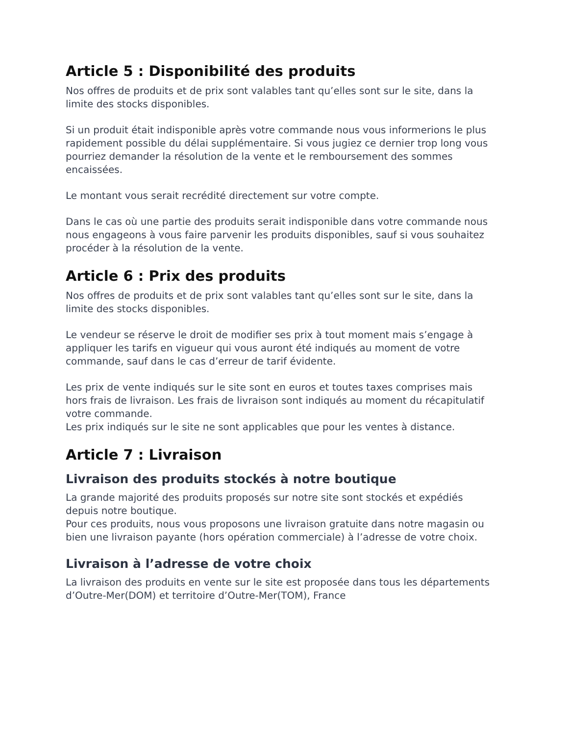Article 5 : Disponibilité des produits
Nos offres de produits et de prix sont valables tant qu’elles sont sur le site, dans la limite des stocks disponibles.
Si un produit était indisponible après votre commande nous vous informerions le plus rapidement possible du délai supplémentaire. Si vous jugiez ce dernier trop long vous pourriez demander la résolution de la vente et le remboursement des sommes encaissées.
Le montant vous serait recrédité directement sur votre compte.
Dans le cas où une partie des produits serait indisponible dans votre commande nous nous engageons à vous faire parvenir les produits disponibles, sauf si vous souhaitez procéder à la résolution de la vente.
Article 6 : Prix des produits
Nos offres de produits et de prix sont valables tant qu’elles sont sur le site, dans la limite des stocks disponibles.
Le vendeur se réserve le droit de modifier ses prix à tout moment mais s’engage à appliquer les tarifs en vigueur qui vous auront été indiqués au moment de votre commande, sauf dans le cas d’erreur de tarif évidente.
Les prix de vente indiqués sur le site sont en euros et toutes taxes comprises mais hors frais de livraison. Les frais de livraison sont indiqués au moment du récapitulatif votre commande.
Les prix indiqués sur le site ne sont applicables que pour les ventes à distance.
Article 7 : Livraison
Livraison des produits stockés à notre boutique
La grande majorité des produits proposés sur notre site sont stockés et expédiés depuis notre boutique.
Pour ces produits, nous vous proposons une livraison gratuite dans notre magasin ou bien une livraison payante (hors opération commerciale) à l’adresse de votre choix.
Livraison à l’adresse de votre choix
La livraison des produits en vente sur le site est proposée dans tous les départements d’Outre-Mer(DOM) et territoire d’Outre-Mer(TOM), France